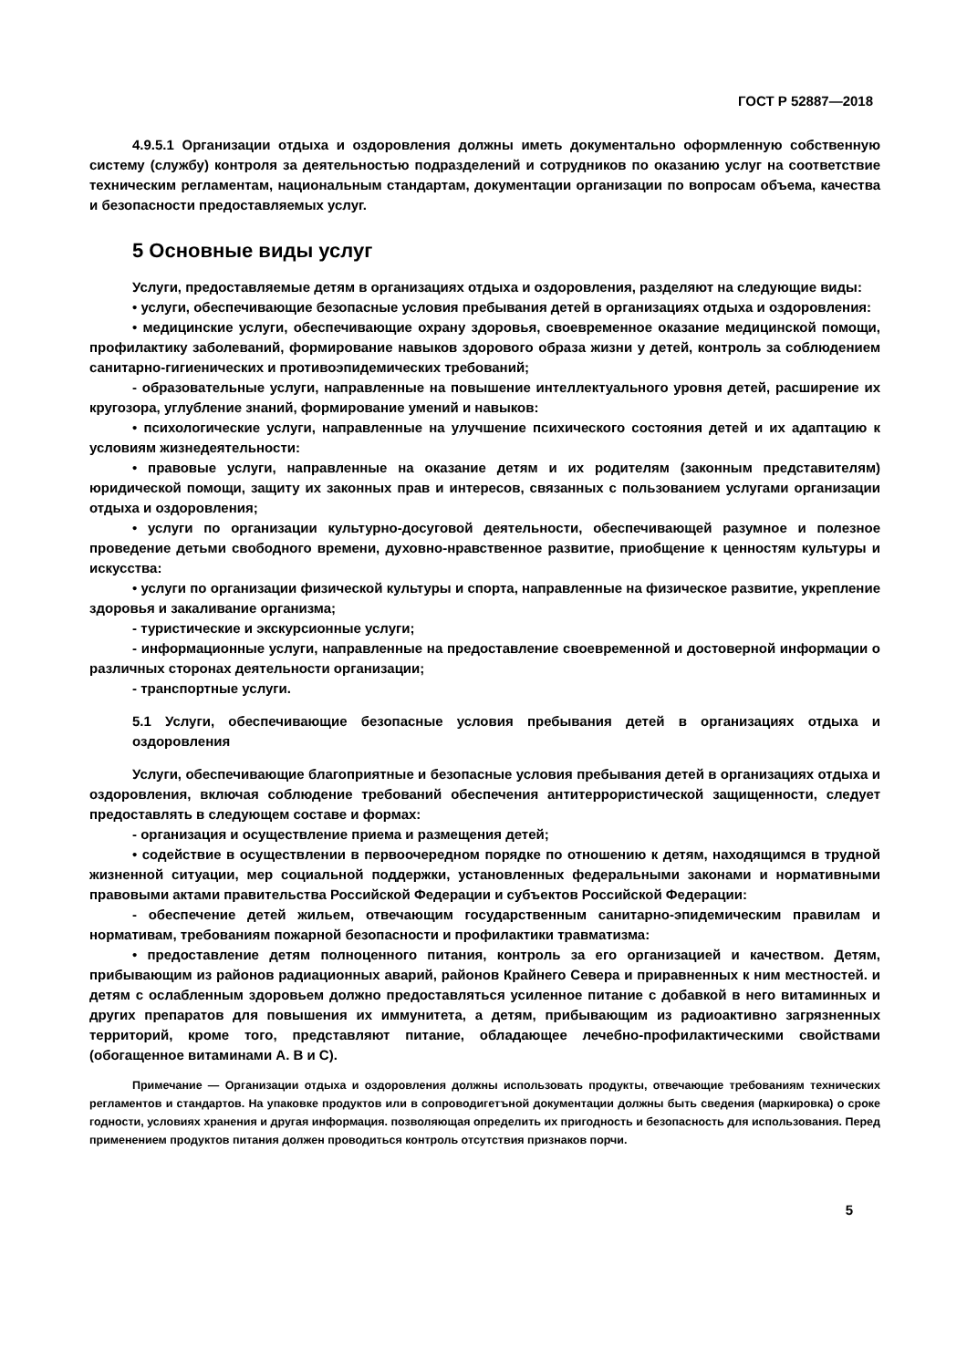ГОСТ Р 52887—2018
4.9.5.1 Организации отдыха и оздоровления должны иметь документально оформленную собственную систему (службу) контроля за деятельностью подразделений и сотрудников по оказанию услуг на соответствие техническим регламентам, национальным стандартам, документации организации по вопросам объема, качества и безопасности предоставляемых услуг.
5 Основные виды услуг
Услуги, предоставляемые детям в организациях отдыха и оздоровления, разделяют на следующие виды:
• услуги, обеспечивающие безопасные условия пребывания детей в организациях отдыха и оздоровления:
• медицинские услуги, обеспечивающие охрану здоровья, своевременное оказание медицинской помощи, профилактику заболеваний, формирование навыков здорового образа жизни у детей, контроль за соблюдением санитарно-гигиенических и противоэпидемических требований;
- образовательные услуги, направленные на повышение интеллектуального уровня детей, расширение их кругозора, углубление знаний, формирование умений и навыков:
• психологические услуги, направленные на улучшение психического состояния детей и их адаптацию к условиям жизнедеятельности:
• правовые услуги, направленные на оказание детям и их родителям (законным представителям) юридической помощи, защиту их законных прав и интересов, связанных с пользованием услугами организации отдыха и оздоровления;
• услуги по организации культурно-досуговой деятельности, обеспечивающей разумное и полезное проведение детьми свободного времени, духовно-нравственное развитие, приобщение к ценностям культуры и искусства:
• услуги по организации физической культуры и спорта, направленные на физическое развитие, укрепление здоровья и закаливание организма;
- туристические и экскурсионные услуги;
- информационные услуги, направленные на предоставление своевременной и достоверной информации о различных сторонах деятельности организации;
- транспортные услуги.
5.1 Услуги, обеспечивающие безопасные условия пребывания детей в организациях отдыха и оздоровления
Услуги, обеспечивающие благоприятные и безопасные условия пребывания детей в организациях отдыха и оздоровления, включая соблюдение требований обеспечения антитеррористической защищенности, следует предоставлять в следующем составе и формах:
- организация и осуществление приема и размещения детей;
• содействие в осуществлении в первоочередном порядке по отношению к детям, находящимся в трудной жизненной ситуации, мер социальной поддержки, установленных федеральными законами и нормативными правовыми актами правительства Российской Федерации и субъектов Российской Федерации:
- обеспечение детей жильем, отвечающим государственным санитарно-эпидемическим правилам и нормативам, требованиям пожарной безопасности и профилактики травматизма:
• предоставление детям полноценного питания, контроль за его организацией и качеством. Детям, прибывающим из районов радиационных аварий, районов Крайнего Севера и приравненных к ним местностей. и детям с ослабленным здоровьем должно предоставляться усиленное питание с добавкой в него витаминных и других препаратов для повышения их иммунитета, а детям, прибывающим из радиоактивно загрязненных территорий, кроме того, представляют питание, обладающее лечебно-профилактическими свойствами (обогащенное витаминами А. В и С).
Примечание — Организации отдыха и оздоровления должны использовать продукты, отвечающие требованиям технических регламентов и стандартов. На упаковке продуктов или в сопроводигетъной документации должны быть сведения (маркировка) о сроке годности, условиях хранения и другая информация. позволяющая определить их пригодность и безопасность для использования. Перед применением продуктов питания должен проводиться контроль отсутствия признаков порчи.
5